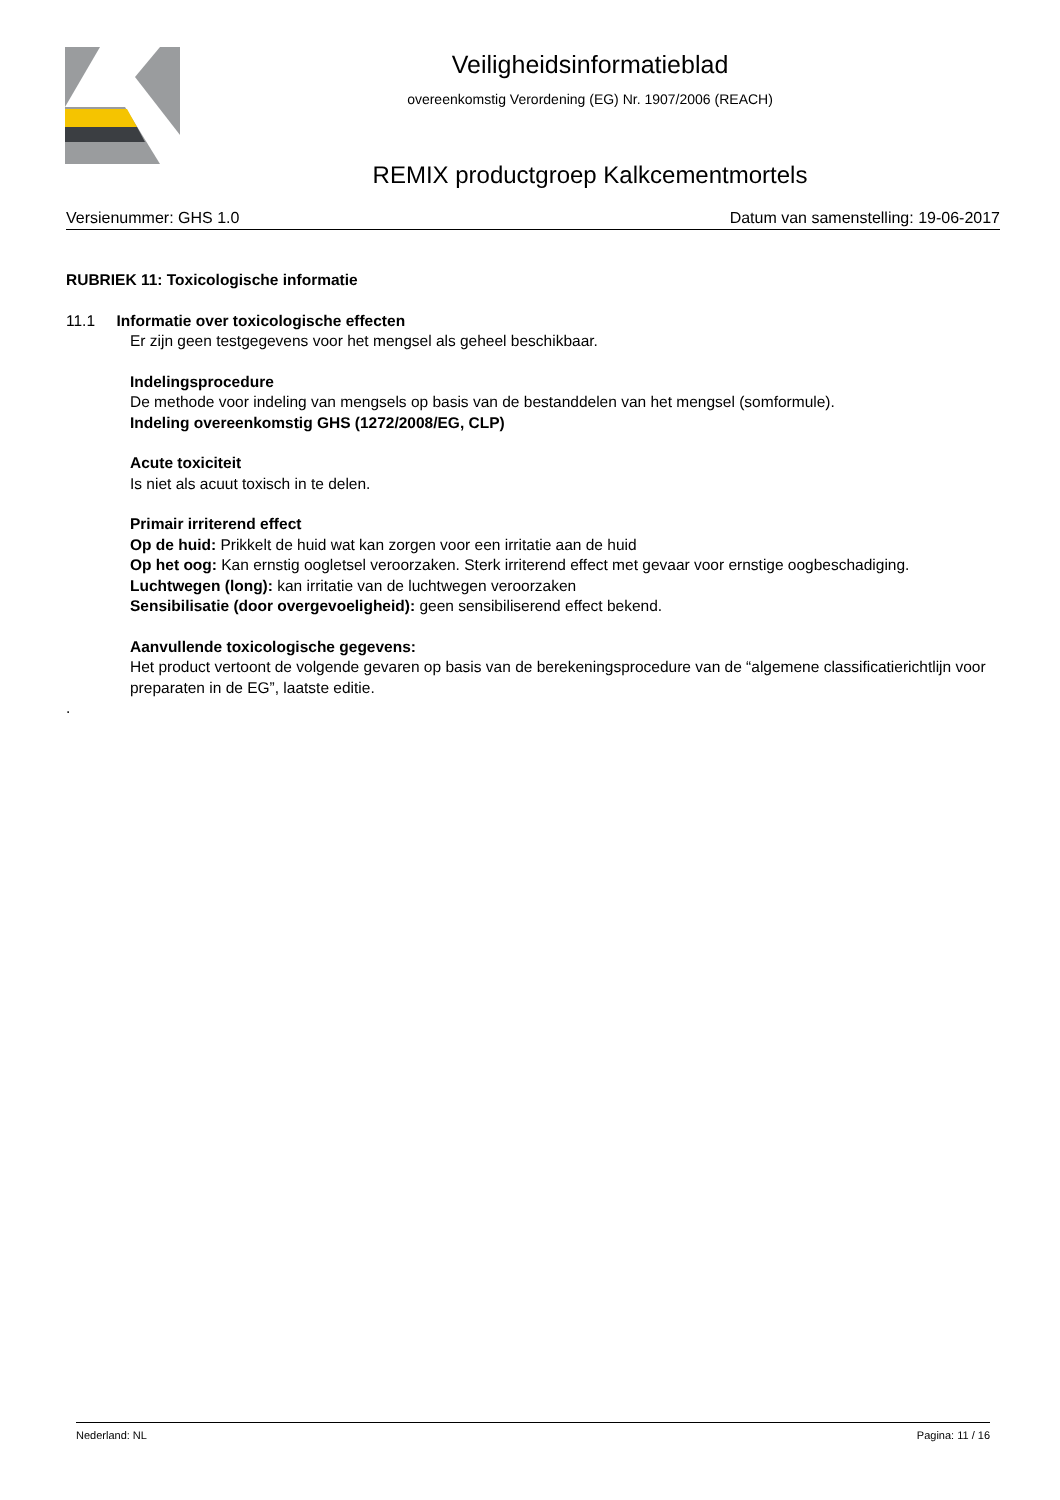Veiligheidsinformatieblad
overeenkomstig Verordening (EG) Nr. 1907/2006 (REACH)
REMIX productgroep Kalkcementmortels
Versienummer: GHS 1.0 Datum van samenstelling: 19-06-2017
RUBRIEK 11: Toxicologische informatie
11.1 Informatie over toxicologische effecten
Er zijn geen testgegevens voor het mengsel als geheel beschikbaar.
Indelingsprocedure
De methode voor indeling van mengsels op basis van de bestanddelen van het mengsel (somformule).
Indeling overeenkomstig GHS (1272/2008/EG, CLP)
Acute toxiciteit
Is niet als acuut toxisch in te delen.
Primair irriterend effect
Op de huid: Prikkelt de huid wat kan zorgen voor een irritatie aan de huid
Op het oog: Kan ernstig oogletsel veroorzaken. Sterk irriterend effect met gevaar voor ernstige oogbeschadiging.
Luchtwegen (long): kan irritatie van de luchtwegen veroorzaken
Sensibilisatie (door overgevoeligheid): geen sensibiliserend effect bekend.
Aanvullende toxicologische gegevens:
Het product vertoont de volgende gevaren op basis van de berekeningsprocedure van de “algemene classificatierichtlijn voor preparaten in de EG”, laatste editie.
.
Nederland: NL Pagina: 11 / 16